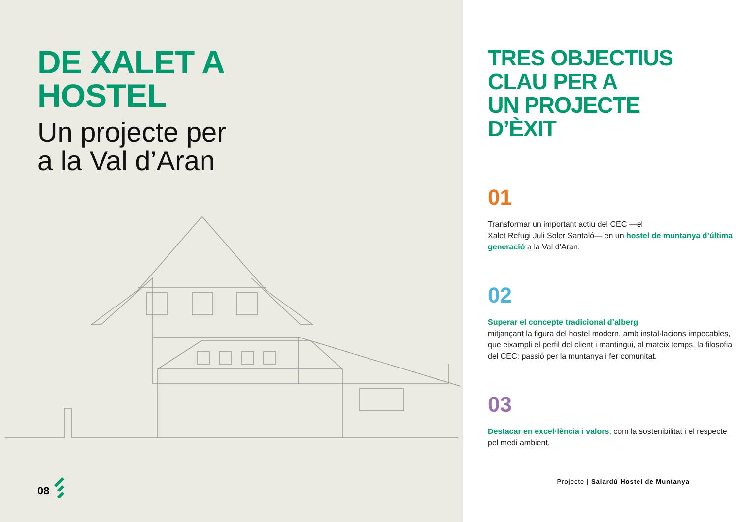DE XALET A
HOSTEL
Un projecte per
a la Val d’Aran
08
TRES OBJECTIUS
CLAU PER A
UN PROJECTE
D’ÈXIT
01
Transformar un important actiu del CEC —el
Xalet Refugi Juli Soler Santaló— en un hostel de muntanya d’última generació a la Val d’Aran.
02
Superar el concepte tradicional d’alberg
mitjançant la figura del hostel modern, amb instal·lacions impecables, que eixampli el perfil del client i mantingui, al mateix temps, la filosofia del CEC: passió per la muntanya i fer comunitat.
03
Destacar en excel·lència i valors, com la sostenibilitat i el respecte pel medi ambient.
Projecte | Salardú Hostel de Muntanya